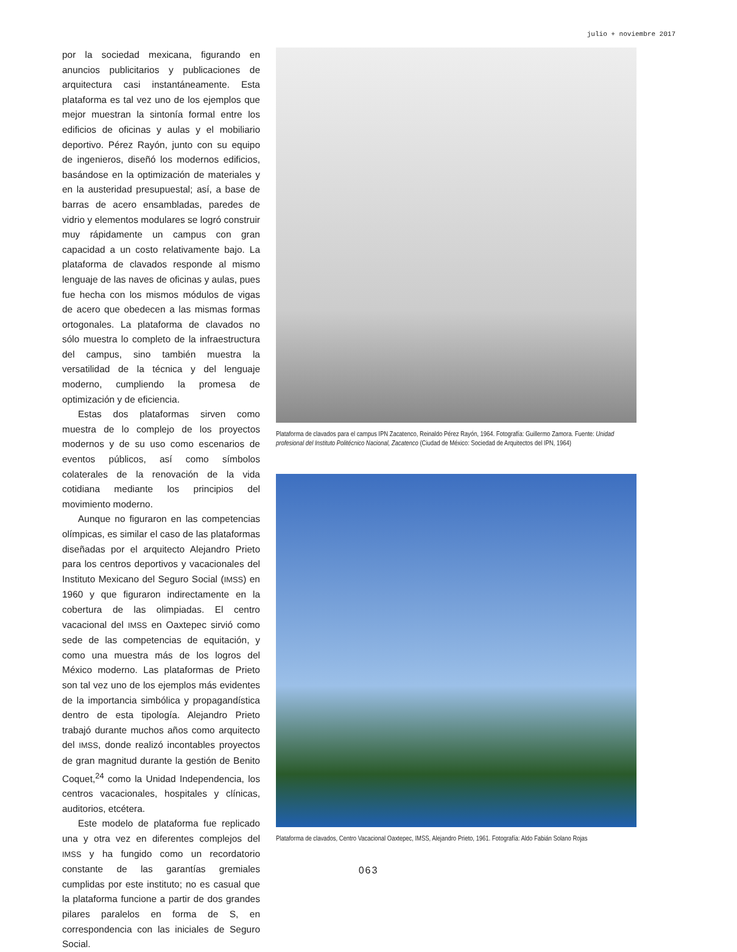julio + noviembre 2017
por la sociedad mexicana, figurando en anuncios publicitarios y publicaciones de arquitectura casi instantáneamente. Esta plataforma es tal vez uno de los ejemplos que mejor muestran la sintonía formal entre los edificios de oficinas y aulas y el mobiliario deportivo. Pérez Rayón, junto con su equipo de ingenieros, diseñó los modernos edificios, basándose en la optimización de materiales y en la austeridad presupuestal; así, a base de barras de acero ensambladas, paredes de vidrio y elementos modulares se logró construir muy rápidamente un campus con gran capacidad a un costo relativamente bajo. La plataforma de clavados responde al mismo lenguaje de las naves de oficinas y aulas, pues fue hecha con los mismos módulos de vigas de acero que obedecen a las mismas formas ortogonales. La plataforma de clavados no sólo muestra lo completo de la infraestructura del campus, sino también muestra la versatilidad de la técnica y del lenguaje moderno, cumpliendo la promesa de optimización y de eficiencia.
Estas dos plataformas sirven como muestra de lo complejo de los proyectos modernos y de su uso como escenarios de eventos públicos, así como símbolos colaterales de la renovación de la vida cotidiana mediante los principios del movimiento moderno.
Aunque no figuraron en las competencias olímpicas, es similar el caso de las plataformas diseñadas por el arquitecto Alejandro Prieto para los centros deportivos y vacacionales del Instituto Mexicano del Seguro Social (IMSS) en 1960 y que figuraron indirectamente en la cobertura de las olimpiadas. El centro vacacional del IMSS en Oaxtepec sirvió como sede de las competencias de equitación, y como una muestra más de los logros del México moderno. Las plataformas de Prieto son tal vez uno de los ejemplos más evidentes de la importancia simbólica y propagandística dentro de esta tipología. Alejandro Prieto trabajó durante muchos años como arquitecto del IMSS, donde realizó incontables proyectos de gran magnitud durante la gestión de Benito Coquet,<sup>24</sup> como la Unidad Independencia, los centros vacacionales, hospitales y clínicas, auditorios, etcétera.
Este modelo de plataforma fue replicado una y otra vez en diferentes complejos del IMSS y ha fungido como un recordatorio constante de las garantías gremiales cumplidas por este instituto; no es casual que la plataforma funcione a partir de dos grandes pilares paralelos en forma de S, en correspondencia con las iniciales de Seguro Social.
Plataforma de clavados para el campus IPN Zacatenco, Reinaldo Pérez Rayón, 1964. Fotografía: Guillermo Zamora. Fuente: Unidad profesional del Instituto Politécnico Nacional, Zacatenco (Ciudad de México: Sociedad de Arquitectos del IPN, 1964)
Plataforma de clavados, Centro Vacacional Oaxtepec, IMSS, Alejandro Prieto, 1961. Fotografía: Aldo Fabián Solano Rojas
063